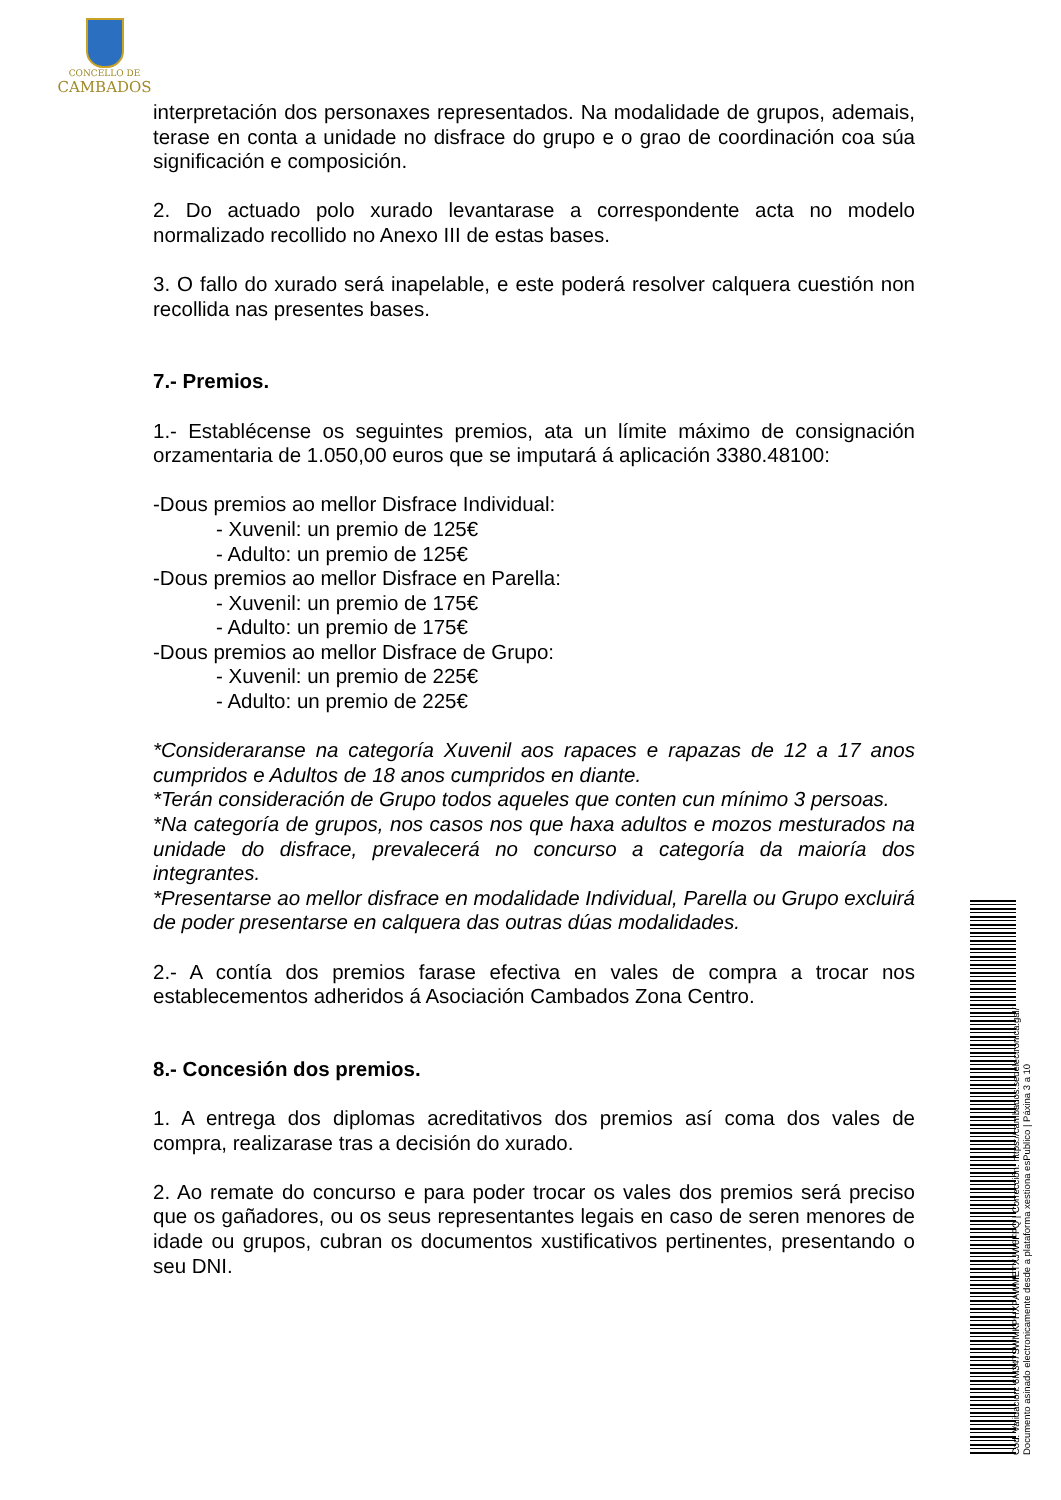CONCELLO DE
CAMBADOS
interpretación dos personaxes representados. Na modalidade de grupos, ademais, terase en conta a unidade no disfrace do grupo e o grao de coordinación coa súa significación e composición.
2. Do actuado polo xurado levantarase a correspondente acta no modelo normalizado recollido no Anexo III de estas bases.
3. O fallo do xurado será inapelable, e este poderá resolver calquera cuestión non recollida nas presentes bases.
7.- Premios.
1.- Establécense os seguintes premios, ata un límite máximo de consignación orzamentaria de 1.050,00 euros que se imputará á aplicación 3380.48100:
-Dous premios ao mellor Disfrace Individual:
- Xuvenil: un premio de 125€
- Adulto: un premio de 125€
-Dous premios ao mellor Disfrace en Parella:
- Xuvenil: un premio de 175€
- Adulto: un premio de 175€
-Dous premios ao mellor Disfrace de Grupo:
- Xuvenil: un premio de 225€
- Adulto: un premio de 225€
*Consideraranse na categoría Xuvenil aos rapaces e rapazas de 12 a 17 anos cumpridos e Adultos de 18 anos cumpridos en diante.
*Terán consideración de Grupo todos aqueles que conten cun mínimo 3 persoas.
*Na categoría de grupos, nos casos nos que haxa adultos e mozos mesturados na unidade do disfrace, prevalecerá no concurso a categoría da maioría dos integrantes.
*Presentarse ao mellor disfrace en modalidade Individual, Parella ou Grupo excluirá de poder presentarse en calquera das outras dúas modalidades.
2.- A contía dos premios farase efectiva en vales de compra a trocar nos establecementos adheridos á Asociación Cambados Zona Centro.
8.- Concesión dos premios.
1. A entrega dos diplomas acreditativos dos premios así coma dos vales de compra, realizarase tras a decisión do xurado.
2. Ao remate do concurso e para poder trocar os vales dos premios será preciso que os gañadores, ou os seus representantes legais en caso de seren menores de idade ou grupos, cubran os documentos xustificativos pertinentes, presentando o seu DNI.
Cod. Validación: 6M347SWMKPHXPAWMETXJW6FFQ | Corrección: https://cambados.sedelectronica.gal/
Documento asinado electronicamente desde a plataforma xestiona esPublico | Páxina 3 a 10